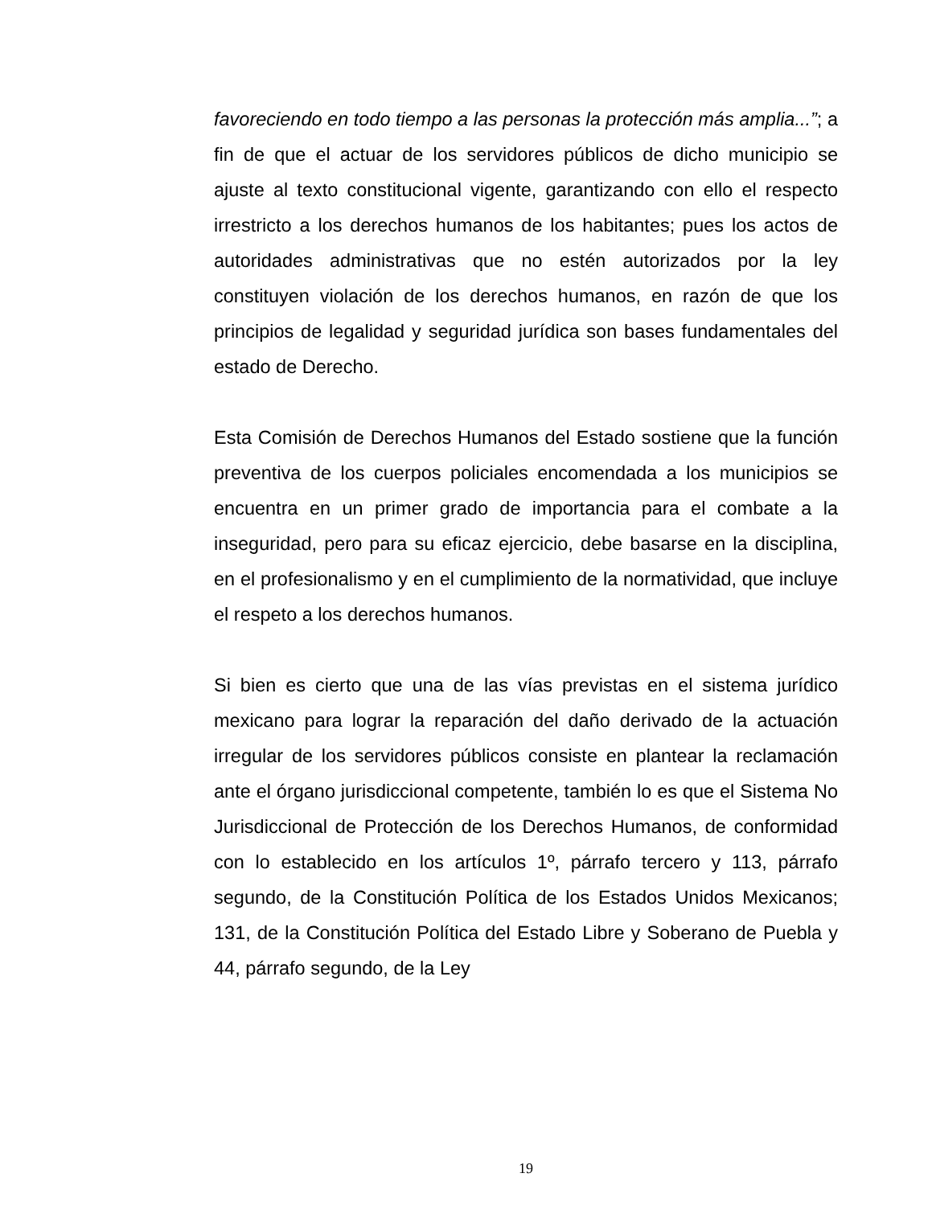favoreciendo en todo tiempo a las personas la protección más amplia...”; a fin de que el actuar de los servidores públicos de dicho municipio se ajuste al texto constitucional vigente, garantizando con ello el respecto irrestricto a los derechos humanos de los habitantes; pues los actos de autoridades administrativas que no estén autorizados por la ley constituyen violación de los derechos humanos, en razón de que los principios de legalidad y seguridad jurídica son bases fundamentales del estado de Derecho.
Esta Comisión de Derechos Humanos del Estado sostiene que la función preventiva de los cuerpos policiales encomendada a los municipios se encuentra en un primer grado de importancia para el combate a la inseguridad, pero para su eficaz ejercicio, debe basarse en la disciplina, en el profesionalismo y en el cumplimiento de la normatividad, que incluye el respeto a los derechos humanos.
Si bien es cierto que una de las vías previstas en el sistema jurídico mexicano para lograr la reparación del daño derivado de la actuación irregular de los servidores públicos consiste en plantear la reclamación ante el órgano jurisdiccional competente, también lo es que el Sistema No Jurisdiccional de Protección de los Derechos Humanos, de conformidad con lo establecido en los artículos 1º, párrafo tercero y 113, párrafo segundo, de la Constitución Política de los Estados Unidos Mexicanos; 131, de la Constitución Política del Estado Libre y Soberano de Puebla y 44, párrafo segundo, de la Ley
19